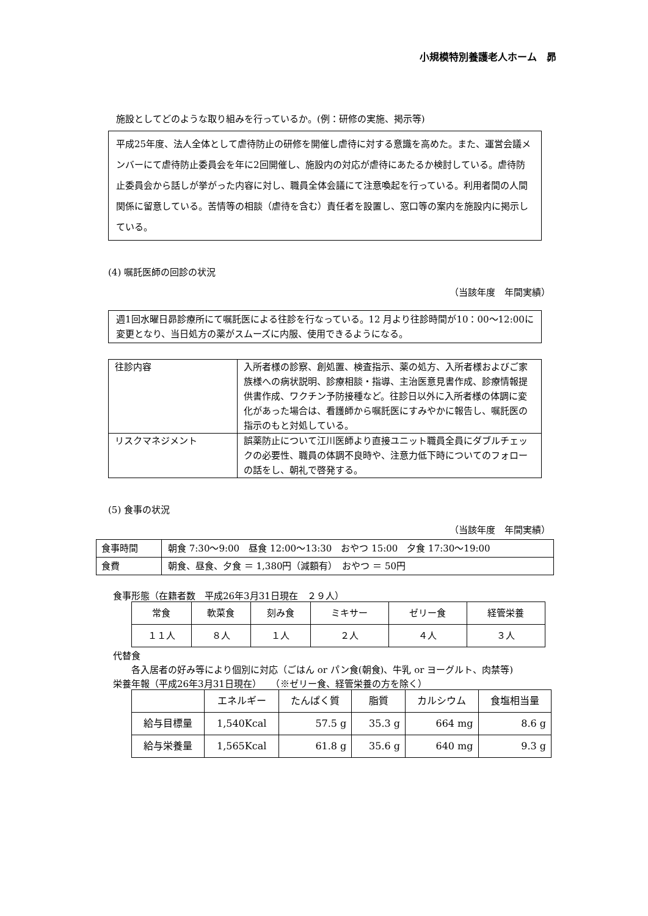小規模特別養護老人ホーム　昴
施設としてどのような取り組みを行っているか。(例：研修の実施、掲示等)
平成25年度、法人全体として虐待防止の研修を開催し虐待に対する意識を高めた。また、運営会議メンバーにて虐待防止委員会を年に2回開催し、施設内の対応が虐待にあたるか検討している。虐待防止委員会から話しが挙がった内容に対し、職員全体会議にて注意喚起を行っている。利用者間の人間関係に留意している。苦情等の相談（虐待を含む）責任者を設置し、窓口等の案内を施設内に掲示している。
(4) 嘱託医師の回診の状況
（当該年度　年間実績）
週1回水曜日昴診療所にて嘱託医による往診を行なっている。12 月より往診時間が10：00〜12:00に変更となり、当日処方の薬がスムーズに内服、使用できるようになる。
| 往診内容 | 入所者様の診察、創処置、検査指示、薬の処方、入所者様およびご家族様への病状説明、診療相談・指導、主治医意見書作成、診療情報提供書作成、ワクチン予防接種など。往診日以外に入所者様の体調に変化があった場合は、看護師から嘱託医にすみやかに報告し、嘱託医の指示のもと対処している。 |
| リスクマネジメント | 誤薬防止について江川医師より直接ユニット職員全員にダブルチェックの必要性、職員の体調不良時や、注意力低下時についてのフォローの話をし、朝礼で啓発する。 |
(5) 食事の状況
（当該年度　年間実績）
| 食事時間 | 朝食 7:30〜9:00 昼食 12:00〜13:30 おやつ 15:00 夕食 17:30〜19:00 |
| 食費 | 朝食、昼食、夕食 ＝ 1,380円（減額有） おやつ ＝ 50円 |
食事形態（在籍者数　平成26年3月31日現在　２９人）
| 常食 | 軟菜食 | 刻み食 | ミキサー | ゼリー食 | 経管栄養 |
| １１人 | ８人 | １人 | ２人 | ４人 | ３人 |
代替食
各入居者の好み等により個別に対応（ごはん or パン食(朝食)、牛乳 or ヨーグルト、肉禁等)
栄養年報（平成26年3月31日現在）　　（※ゼリー食、経管栄養の方を除く）
| | エネルギー | たんぱく質 | 脂質 | カルシウム | 食塩相当量 |
| --- | --- | --- | --- | --- | --- |
| 給与目標量 | 1,540Kcal | 57.5 g | 35.3 g | 664 mg | 8.6 g |
| 給与栄養量 | 1,565Kcal | 61.8 g | 35.6 g | 640 mg | 9.3 g |